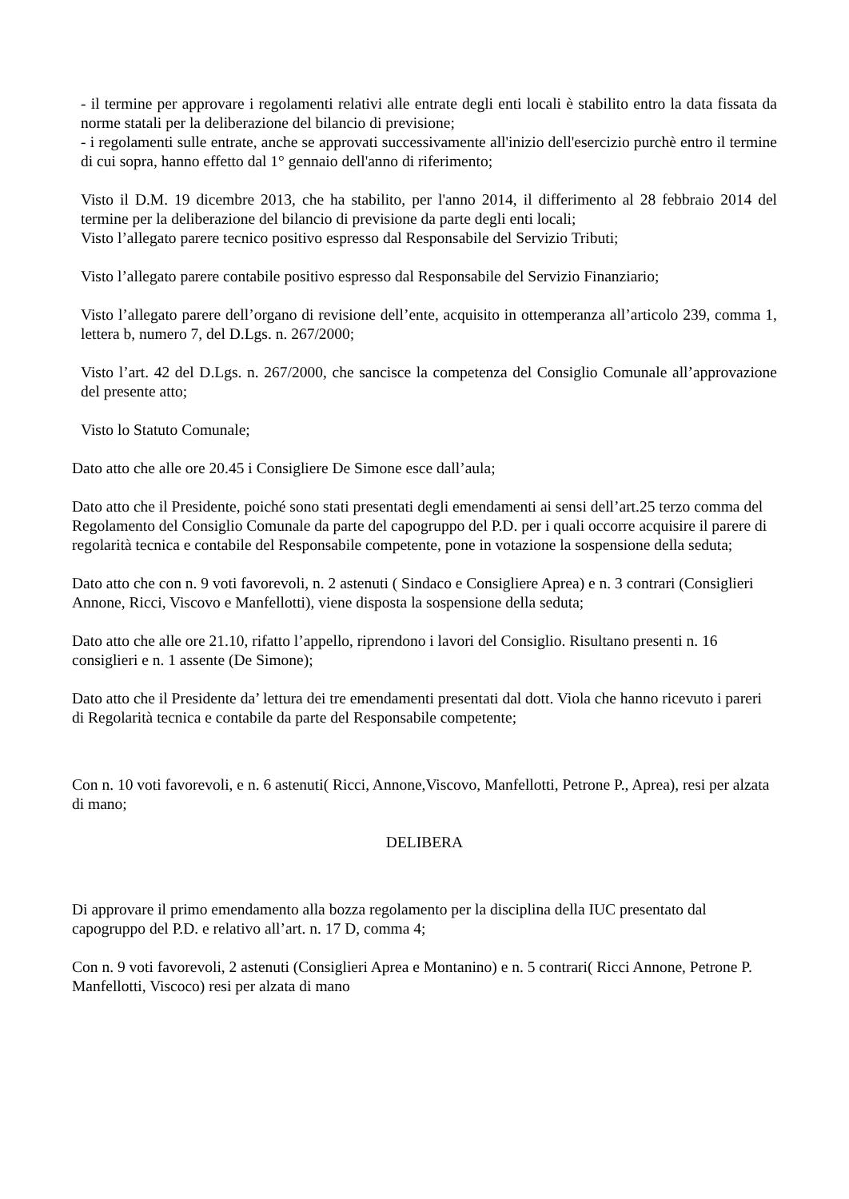- il termine per approvare i regolamenti relativi alle entrate degli enti locali è stabilito entro la data fissata da norme statali per la deliberazione del bilancio di previsione;
- i regolamenti sulle entrate, anche se approvati successivamente all'inizio dell'esercizio purchè entro il termine di cui sopra, hanno effetto dal 1° gennaio dell'anno di riferimento;
Visto il D.M. 19 dicembre 2013, che ha stabilito, per l'anno 2014, il differimento al 28 febbraio 2014 del termine per la deliberazione del bilancio di previsione da parte degli enti locali;
Visto l’allegato parere tecnico positivo espresso dal Responsabile del Servizio Tributi;
Visto l’allegato parere contabile positivo espresso dal Responsabile del Servizio Finanziario;
Visto l’allegato parere dell’organo di revisione dell’ente, acquisito in ottemperanza all’articolo 239, comma 1, lettera b, numero 7, del D.Lgs. n. 267/2000;
Visto l’art. 42 del D.Lgs. n. 267/2000, che sancisce la competenza del Consiglio Comunale all’approvazione del presente atto;
Visto lo Statuto Comunale;
Dato atto che alle ore 20.45 i Consigliere De Simone esce dall’aula;
Dato atto che il Presidente, poiché sono stati presentati degli emendamenti ai sensi dell’art.25 terzo comma del Regolamento del Consiglio Comunale da parte del capogruppo del P.D. per i quali occorre acquisire il parere di regolarità tecnica e contabile del Responsabile competente, pone in votazione la sospensione della seduta;
Dato atto che con n. 9 voti favorevoli, n. 2 astenuti ( Sindaco e Consigliere Aprea) e n. 3 contrari (Consiglieri Annone, Ricci, Viscovo e Manfellotti), viene disposta la sospensione della seduta;
Dato atto che alle ore 21.10, rifatto l’appello, riprendono i lavori del Consiglio. Risultano presenti n. 16 consiglieri e n. 1 assente (De Simone);
Dato atto che il Presidente da’ lettura dei tre emendamenti presentati dal dott. Viola che hanno ricevuto i pareri di Regolarità tecnica e contabile da parte del Responsabile competente;
Con n. 10 voti favorevoli, e n. 6 astenuti( Ricci, Annone,Viscovo, Manfellotti, Petrone P., Aprea), resi per alzata di mano;
DELIBERA
Di approvare il primo emendamento alla bozza regolamento per la disciplina della IUC presentato dal capogruppo del P.D. e relativo all’art. n. 17 D, comma 4;
Con n. 9 voti favorevoli, 2 astenuti (Consiglieri Aprea e Montanino) e n. 5 contrari( Ricci Annone, Petrone P. Manfellotti, Viscoco) resi per alzata di mano